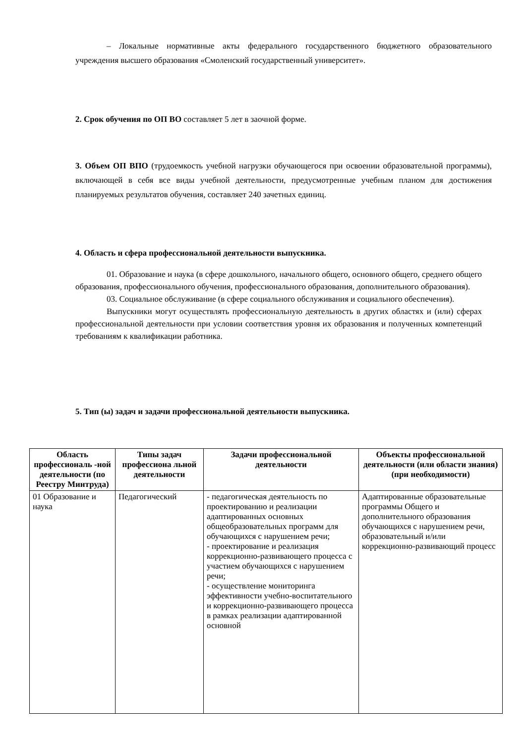– Локальные нормативные акты федерального государственного бюджетного образовательного учреждения высшего образования «Смоленский государственный университет».
2. Срок обучения по ОП ВО составляет 5 лет в заочной форме.
3. Объем ОП ВПО (трудоемкость учебной нагрузки обучающегося при освоении образовательной программы), включающей в себя все виды учебной деятельности, предусмотренные учебным планом для достижения планируемых результатов обучения, составляет 240 зачетных единиц.
4. Область и сфера профессиональной деятельности выпускника.
01. Образование и наука (в сфере дошкольного, начального общего, основного общего, среднего общего образования, профессионального обучения, профессионального образования, дополнительного образования).
03. Социальное обслуживание (в сфере социального обслуживания и социального обеспечения).
Выпускники могут осуществлять профессиональную деятельность в других областях и (или) сферах профессиональной деятельности при условии соответствия уровня их образования и полученных компетенций требованиям к квалификации работника.
5. Тип (ы) задач и задачи профессиональной деятельности выпускника.
| Область профессиональ -ной деятельности (по Реестру Минтруда) | Типы задач профессиона льной деятельности | Задачи профессиональной деятельности | Объекты профессиональной деятельности (или области знания) (при необходимости) |
| --- | --- | --- | --- |
| 01 Образование и наука | Педагогический | - педагогическая деятельность по проектированию и реализации адаптированных основных общеобразовательных программ для обучающихся с нарушением речи; - проектирование и реализация коррекционно-развивающего процесса с участием обучающихся с нарушением речи; - осуществление мониторинга эффективности учебно-воспитательного и коррекционно-развивающего процесса в рамках реализации адаптированной основной | Адаптированные образовательные программы Общего и дополнительного образования обучающихся с нарушением речи, образовательный и/или коррекционно-развивающий процесс |